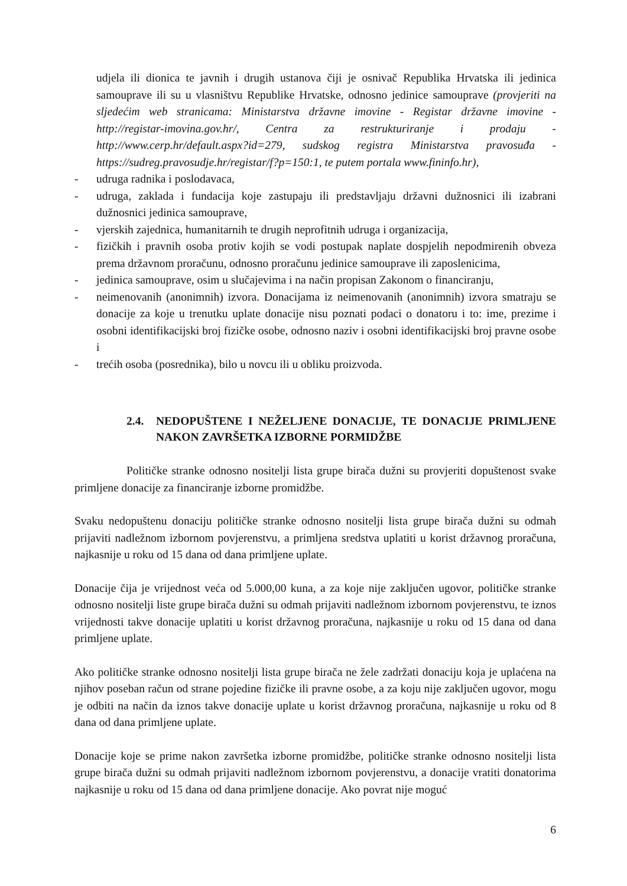udjela ili dionica te javnih i drugih ustanova čiji je osnivač Republika Hrvatska ili jedinica samouprave ili su u vlasništvu Republike Hrvatske, odnosno jedinice samouprave (provjeriti na sljedećim web stranicama: Ministarstva državne imovine - Registar državne imovine - http://registar-imovina.gov.hr/, Centra za restrukturiranje i prodaju - http://www.cerp.hr/default.aspx?id=279, sudskog registra Ministarstva pravosuđa - https://sudreg.pravosudje.hr/registar/f?p=150:1, te putem portala www.fininfo.hr),
- udruga radnika i poslodavaca,
- udruga, zaklada i fundacija koje zastupaju ili predstavljaju državni dužnosnici ili izabrani dužnosnici jedinica samouprave,
- vjerskih zajednica, humanitarnih te drugih neprofitnih udruga i organizacija,
- fizičkih i pravnih osoba protiv kojih se vodi postupak naplate dospjelih nepodmirenih obveza prema državnom proračunu, odnosno proračunu jedinice samouprave ili zaposlenicima,
- jedinica samouprave, osim u slučajevima i na način propisan Zakonom o financiranju,
- neimenovanih (anonimnih) izvora. Donacijama iz neimenovanih (anonimnih) izvora smatraju se donacije za koje u trenutku uplate donacije nisu poznati podaci o donatoru i to: ime, prezime i osobni identifikacijski broj fizičke osobe, odnosno naziv i osobni identifikacijski broj pravne osobe i
- trećih osoba (posrednika), bilo u novcu ili u obliku proizvoda.
2.4. NEDOPUŠTENE I NEŽELJENE DONACIJE, TE DONACIJE PRIMLJENE NAKON ZAVRŠETKA IZBORNE PORMIDŽBE
Političke stranke odnosno nositelji lista grupe birača dužni su provjeriti dopuštenost svake primljene donacije za financiranje izborne promidžbe.
Svaku nedopuštenu donaciju političke stranke odnosno nositelji lista grupe birača dužni su odmah prijaviti nadležnom izbornom povjerenstvu, a primljena sredstva uplatiti u korist državnog proračuna, najkasnije u roku od 15 dana od dana primljene uplate.
Donacije čija je vrijednost veća od 5.000,00 kuna, a za koje nije zaključen ugovor, političke stranke odnosno nositelji liste grupe birača dužni su odmah prijaviti nadležnom izbornom povjerenstvu, te iznos vrijednosti takve donacije uplatiti u korist državnog proračuna, najkasnije u roku od 15 dana od dana primljene uplate.
Ako političke stranke odnosno nositelji lista grupe birača ne žele zadržati donaciju koja je uplaćena na njihov poseban račun od strane pojedine fizičke ili pravne osobe, a za koju nije zaključen ugovor, mogu je odbiti na način da iznos takve donacije uplate u korist državnog proračuna, najkasnije u roku od 8 dana od dana primljene uplate.
Donacije koje se prime nakon završetka izborne promidžbe, političke stranke odnosno nositelji lista grupe birača dužni su odmah prijaviti nadležnom izbornom povjerenstvu, a donacije vratiti donatorima najkasnije u roku od 15 dana od dana primljene donacije. Ako povrat nije moguć
6